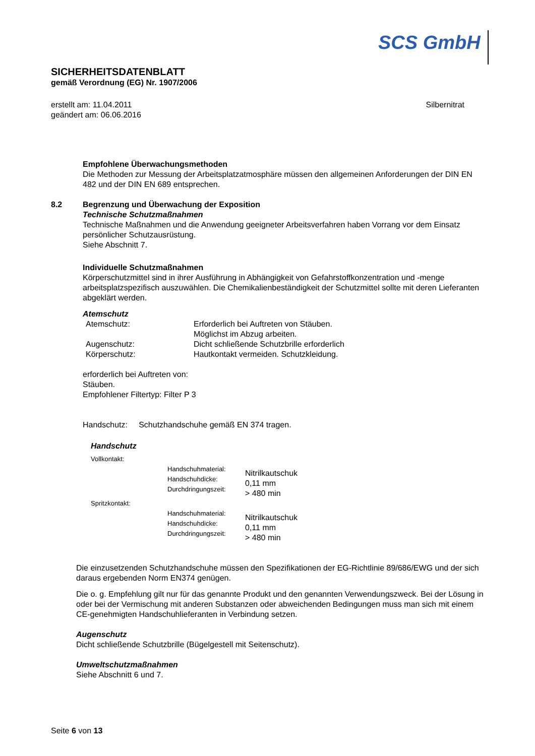SCS GmbH
SICHERHEITSDATENBLATT
gemäß Verordnung (EG) Nr. 1907/2006
erstellt am: 11.04.2011
geändert am: 06.06.2016
Silbernitrat
Empfohlene Überwachungsmethoden
Die Methoden zur Messung der Arbeitsplatzatmosphäre müssen den allgemeinen Anforderungen der DIN EN 482 und der DIN EN 689 entsprechen.
8.2 Begrenzung und Überwachung der Exposition
Technische Schutzmaßnahmen
Technische Maßnahmen und die Anwendung geeigneter Arbeitsverfahren haben Vorrang vor dem Einsatz persönlicher Schutzausrüstung.
Siehe Abschnitt 7.
Individuelle Schutzmaßnahmen
Körperschutzmittel sind in ihrer Ausführung in Abhängigkeit von Gefahrstoffkonzentration und -menge arbeitsplatzspezifisch auszuwählen. Die Chemikalienbeständigkeit der Schutzmittel sollte mit deren Lieferanten abgeklärt werden.
Atemschutz
| Atemschutz: | Erforderlich bei Auftreten von Stäuben. Möglichst im Abzug arbeiten. |
| Augenschutz: | Dicht schließende Schutzbrille erforderlich |
| Körperschutz: | Hautkontakt vermeiden. Schutzkleidung. |
erforderlich bei Auftreten von:
Stäuben.
Empfohlener Filtertyp: Filter P 3
Handschutz: Schutzhandschuhe gemäß EN 374 tragen.
Handschutz
Vollkontakt:
| Handschuhmaterial: Handschuhdicke: Durchdringungszeit: | Nitrilkautschuk 0,11 mm > 480 min |
Spritzkontakt:
| Handschuhmaterial: Handschuhdicke: Durchdringungszeit: | Nitrilkautschuk 0,11 mm > 480 min |
Die einzusetzenden Schutzhandschuhe müssen den Spezifikationen der EG-Richtlinie 89/686/EWG und der sich daraus ergebenden Norm EN374 genügen.
Die o. g. Empfehlung gilt nur für das genannte Produkt und den genannten Verwendungszweck. Bei der Lösung in oder bei der Vermischung mit anderen Substanzen oder abweichenden Bedingungen muss man sich mit einem CE-genehmigten Handschuhlieferanten in Verbindung setzen.
Augenschutz
Dicht schließende Schutzbrille (Bügelgestell mit Seitenschutz).
Umweltschutzmaßnahmen
Siehe Abschnitt 6 und 7.
Seite 6 von 13